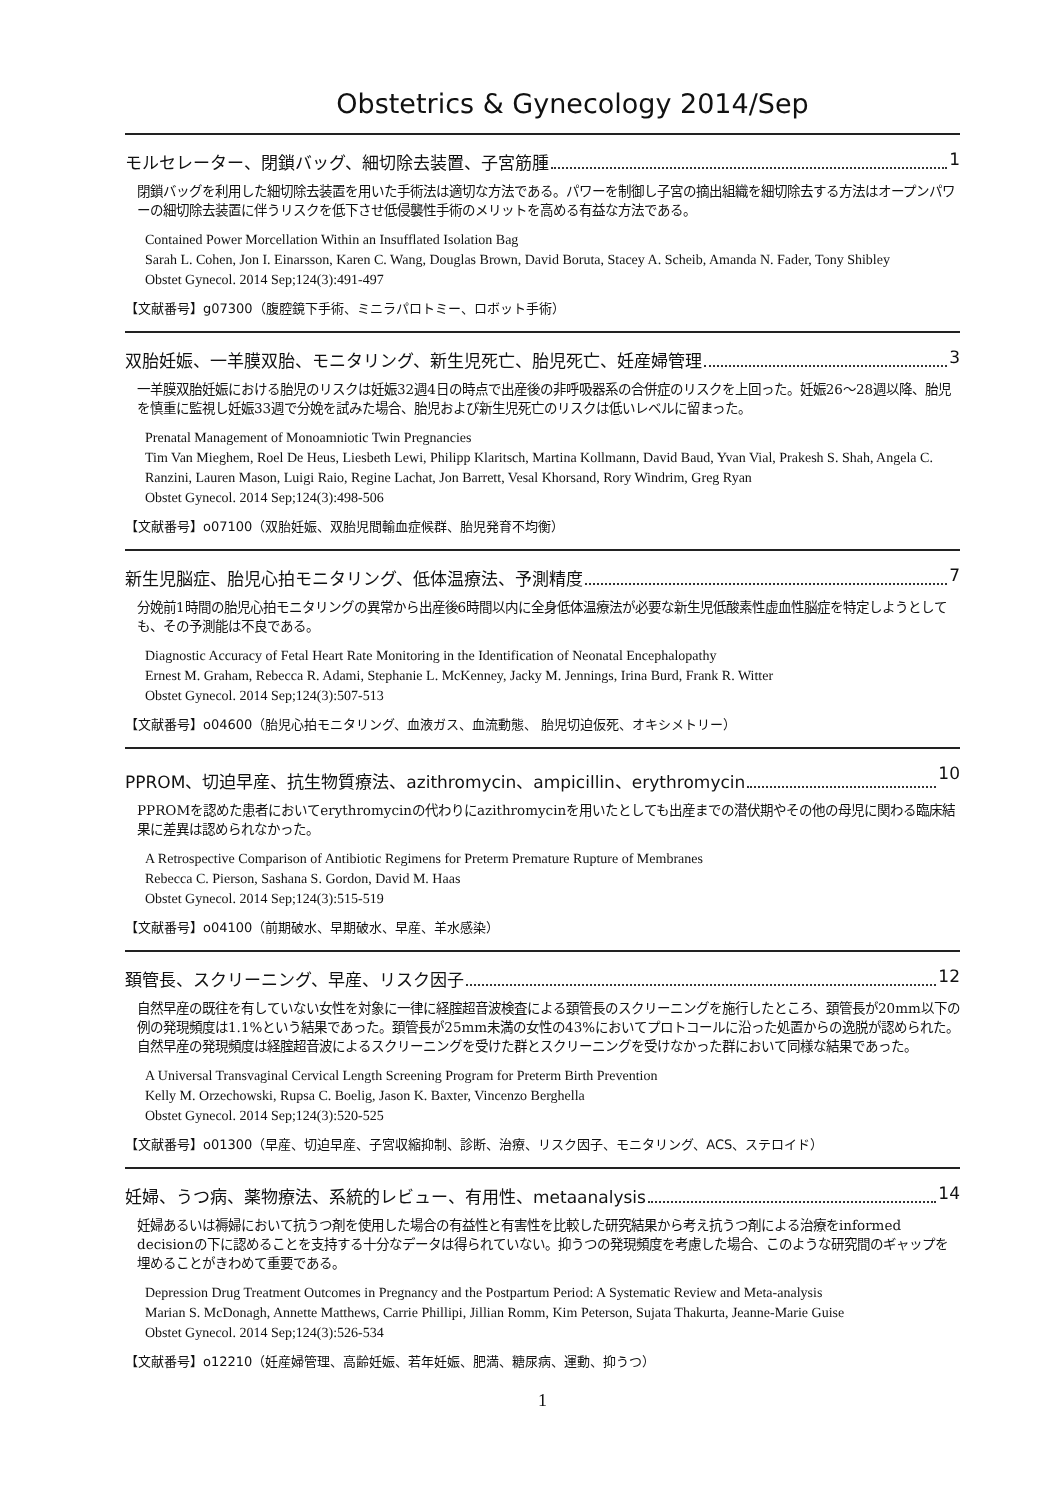Obstetrics & Gynecology 2014/Sep
モルセレーター、閉鎖バッグ、細切除去装置、子宮筋腫 1
閉鎖バッグを利用した細切除去装置を用いた手術法は適切な方法である。パワーを制御し子宮の摘出組織を細切除去する方法はオープンパワーの細切除去装置に伴うリスクを低下させ低侵襲性手術のメリットを高める有益な方法である。
Contained Power Morcellation Within an Insufflated Isolation Bag
Sarah L. Cohen, Jon I. Einarsson, Karen C. Wang, Douglas Brown, David Boruta, Stacey A. Scheib, Amanda N. Fader, Tony Shibley
Obstet Gynecol. 2014 Sep;124(3):491-497
【文献番号】g07300（腹腔鏡下手術、ミニラパロトミー、ロボット手術）
双胎妊娠、一羊膜双胎、モニタリング、新生児死亡、胎児死亡、妊産婦管理 3
一羊膜双胎妊娠における胎児のリスクは妊娠32週4日の時点で出産後の非呼吸器系の合併症のリスクを上回った。妊娠26～28週以降、胎児を慎重に監視し妊娠33週で分娩を試みた場合、胎児および新生児死亡のリスクは低いレベルに留まった。
Prenatal Management of Monoamniotic Twin Pregnancies
Tim Van Mieghem, Roel De Heus, Liesbeth Lewi, Philipp Klaritsch, Martina Kollmann, David Baud, Yvan Vial, Prakesh S. Shah, Angela C. Ranzini, Lauren Mason, Luigi Raio, Regine Lachat, Jon Barrett, Vesal Khorsand, Rory Windrim, Greg Ryan
Obstet Gynecol. 2014 Sep;124(3):498-506
【文献番号】o07100（双胎妊娠、双胎児間輸血症候群、胎児発育不均衡）
新生児脳症、胎児心拍モニタリング、低体温療法、予測精度 7
分娩前1時間の胎児心拍モニタリングの異常から出産後6時間以内に全身低体温療法が必要な新生児低酸素性虚血性脳症を特定しようとしても、その予測能は不良である。
Diagnostic Accuracy of Fetal Heart Rate Monitoring in the Identification of Neonatal Encephalopathy
Ernest M. Graham, Rebecca R. Adami, Stephanie L. McKenney, Jacky M. Jennings, Irina Burd, Frank R. Witter
Obstet Gynecol. 2014 Sep;124(3):507-513
【文献番号】o04600（胎児心拍モニタリング、血液ガス、血流動態、 胎児切迫仮死、オキシメトリー）
PPROM、切迫早産、抗生物質療法、azithromycin、ampicillin、erythromycin 10
PPROMを認めた患者においてerythromycinの代わりにazithromycinを用いたとしても出産までの潜伏期やその他の母児に関わる臨床結果に差異は認められなかった。
A Retrospective Comparison of Antibiotic Regimens for Preterm Premature Rupture of Membranes
Rebecca C. Pierson, Sashana S. Gordon, David M. Haas
Obstet Gynecol. 2014 Sep;124(3):515-519
【文献番号】o04100（前期破水、早期破水、早産、羊水感染）
頚管長、スクリーニング、早産、リスク因子 12
自然早産の既往を有していない女性を対象に一律に経腟超音波検査による頚管長のスクリーニングを施行したところ、頚管長が20mm以下の例の発現頻度は1.1%という結果であった。頚管長が25mm未満の女性の43%においてプロトコールに沿った処置からの逸脱が認められた。自然早産の発現頻度は経腟超音波によるスクリーニングを受けた群とスクリーニングを受けなかった群において同様な結果であった。
A Universal Transvaginal Cervical Length Screening Program for Preterm Birth Prevention
Kelly M. Orzechowski, Rupsa C. Boelig, Jason K. Baxter, Vincenzo Berghella
Obstet Gynecol. 2014 Sep;124(3):520-525
【文献番号】o01300（早産、切迫早産、子宮収縮抑制、診断、治療、リスク因子、モニタリング、ACS、ステロイド）
妊婦、うつ病、薬物療法、系統的レビュー、有用性、metaanalysis 14
妊婦あるいは褥婦において抗うつ剤を使用した場合の有益性と有害性を比較した研究結果から考え抗うつ剤による治療をinformed decisionの下に認めることを支持する十分なデータは得られていない。抑うつの発現頻度を考慮した場合、このような研究間のギャップを埋めることがきわめて重要である。
Depression Drug Treatment Outcomes in Pregnancy and the Postpartum Period: A Systematic Review and Meta-analysis
Marian S. McDonagh, Annette Matthews, Carrie Phillipi, Jillian Romm, Kim Peterson, Sujata Thakurta, Jeanne-Marie Guise
Obstet Gynecol. 2014 Sep;124(3):526-534
【文献番号】o12210（妊産婦管理、高齢妊娠、若年妊娠、肥満、糖尿病、運動、抑うつ）
1